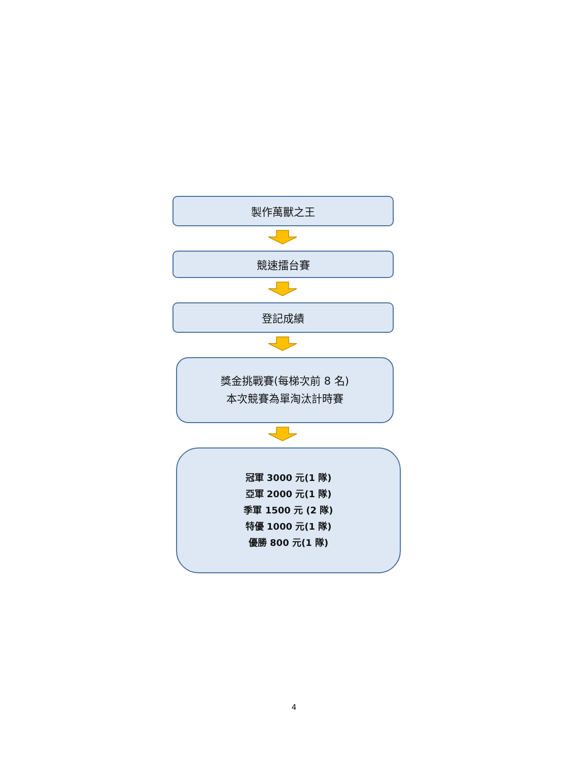製作萬獸之王
競速擂台賽
登記成績
獎金挑戰賽(每梯次前 8 名)
本次競賽為單淘汰計時賽
冠軍 3000 元(1 隊)
亞軍 2000 元(1 隊)
季軍 1500 元 (2 隊)
特優 1000 元(1 隊)
優勝 800 元(1 隊)
4